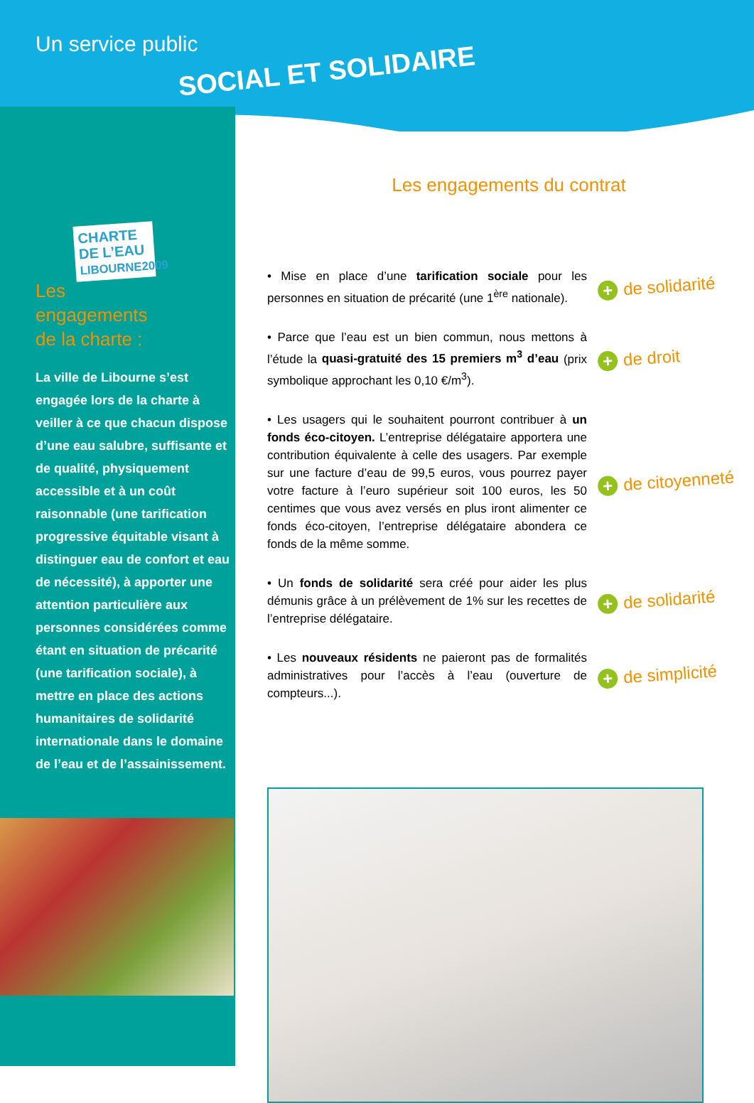Un service public
SOCIAL ET SOLIDAIRE
CHARTE DE L’EAU
LIBOURNE2009
Les
engagements
de la charte :
La ville de Libourne s’est engagée lors de la charte à veiller à ce que chacun dispose d’une eau salubre, suffisante et de qualité, physiquement accessible et à un coût raisonnable (une tarification progressive équitable visant à distinguer eau de confort et eau de nécessité), à apporter une attention particulière aux personnes considérées comme étant en situation de précarité (une tarification sociale), à mettre en place des actions humanitaires de solidarité internationale dans le domaine de l’eau et de l’assainissement.
Les engagements du contrat
• Mise en place d’une tarification sociale pour les personnes en situation de précarité (une 1<sup>ère</sup> nationale).
+ de solidarité
• Parce que l’eau est un bien commun, nous mettons à l’étude la quasi-gratuité des 15 premiers m<sup>3</sup> d’eau (prix symbolique approchant les 0,10 €/m<sup>3</sup>).
+ de droit
• Les usagers qui le souhaitent pourront contribuer à un fonds éco-citoyen. L’entreprise délégataire apportera une contribution équivalente à celle des usagers. Par exemple sur une facture d’eau de 99,5 euros, vous pourrez payer votre facture à l’euro supérieur soit 100 euros, les 50 centimes que vous avez versés en plus iront alimenter ce fonds éco-citoyen, l’entreprise délégataire abondera ce fonds de la même somme.
+ de citoyenneté
• Un fonds de solidarité sera créé pour aider les plus démunis grâce à un prélèvement de 1% sur les recettes de l’entreprise délégataire.
+ de solidarité
• Les nouveaux résidents ne paieront pas de formalités administratives pour l’accès à l’eau (ouverture de compteurs...).
+ de simplicité